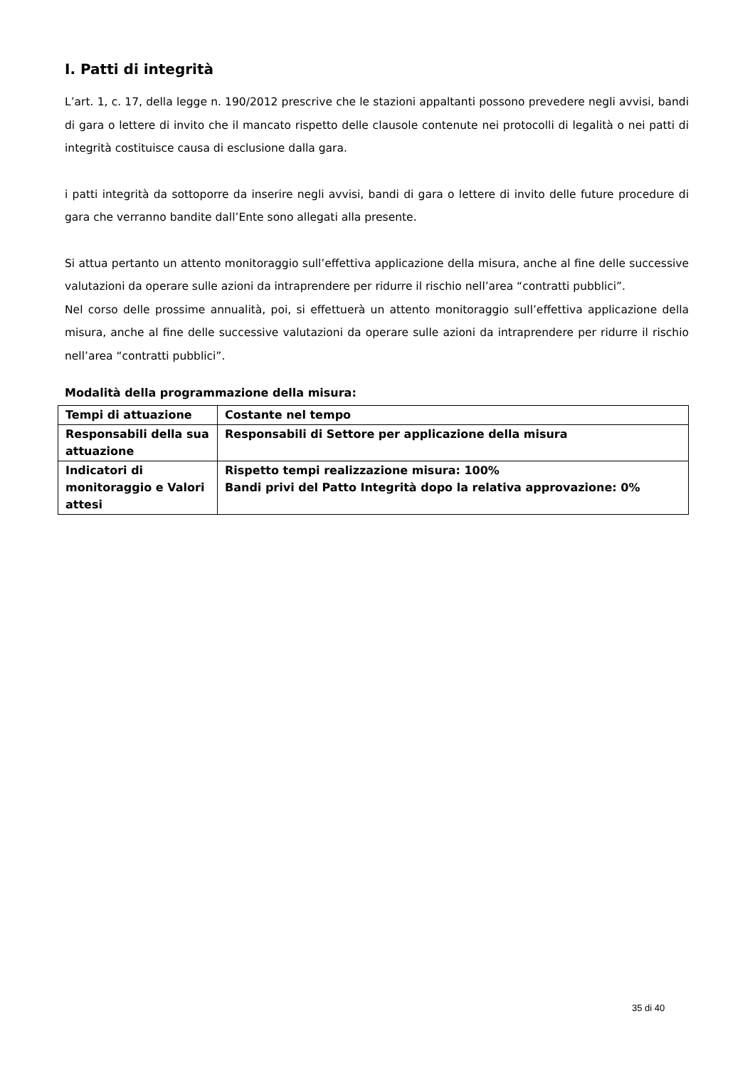I. Patti di integrità
L’art. 1, c. 17, della legge n. 190/2012 prescrive che le stazioni appaltanti possono prevedere negli avvisi, bandi di gara o lettere di invito che il mancato rispetto delle clausole contenute nei protocolli di legalità o nei patti di integrità costituisce causa di esclusione dalla gara.
i patti integrità da sottoporre da inserire negli avvisi, bandi di gara o lettere di invito delle future procedure di gara che verranno bandite dall’Ente sono allegati alla presente.
Si attua pertanto un attento monitoraggio sull’effettiva applicazione della misura, anche al fine delle successive valutazioni da operare sulle azioni da intraprendere per ridurre il rischio nell’area “contratti pubblici”.
Nel corso delle prossime annualità, poi, si effettuerà un attento monitoraggio sull’effettiva applicazione della misura, anche al fine delle successive valutazioni da operare sulle azioni da intraprendere per ridurre il rischio nell’area “contratti pubblici”.
Modalità della programmazione della misura:
| Tempi di attuazione | Costante nel tempo |
| Responsabili della sua attuazione | Responsabili di Settore per applicazione della misura |
| Indicatori di monitoraggio e Valori attesi | Rispetto tempi realizzazione misura: 100% Bandi privi del Patto Integrità dopo la relativa approvazione: 0% |
35 di 40